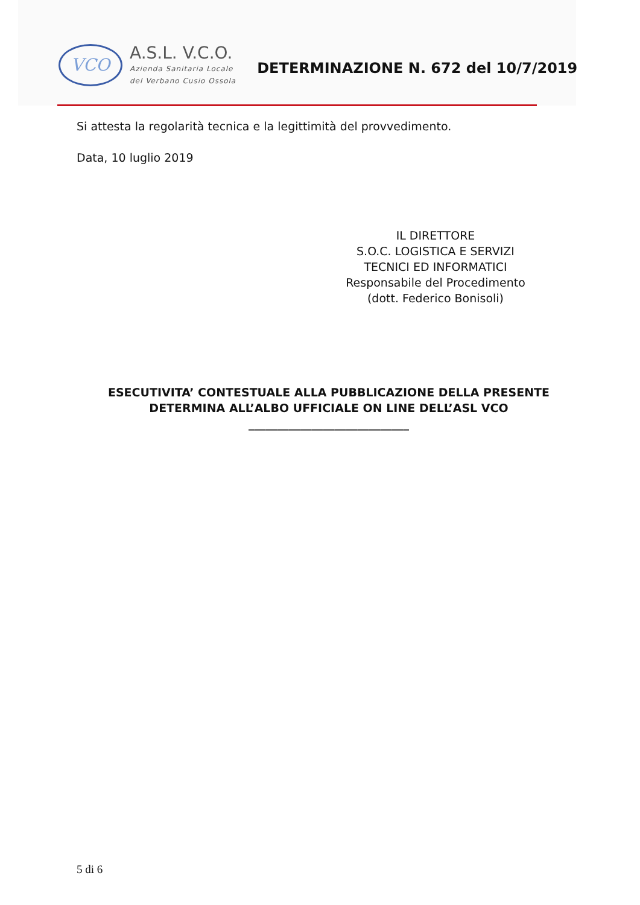VCO
A.S.L. V.C.O.
Azienda Sanitaria Locale
del Verbano Cusio Ossola
DETERMINAZIONE N. 672 del 10/7/2019
Si attesta la regolarità tecnica e la legittimità del provvedimento.
Data, 10 luglio 2019
IL DIRETTORE
S.O.C. LOGISTICA E SERVIZI
TECNICI ED INFORMATICI
Responsabile del Procedimento
(dott. Federico Bonisoli)
ESECUTIVITA’ CONTESTUALE ALLA PUBBLICAZIONE DELLA PRESENTE DETERMINA ALL’ALBO UFFICIALE ON LINE DELL’ASL VCO
____________________________
5 di 6